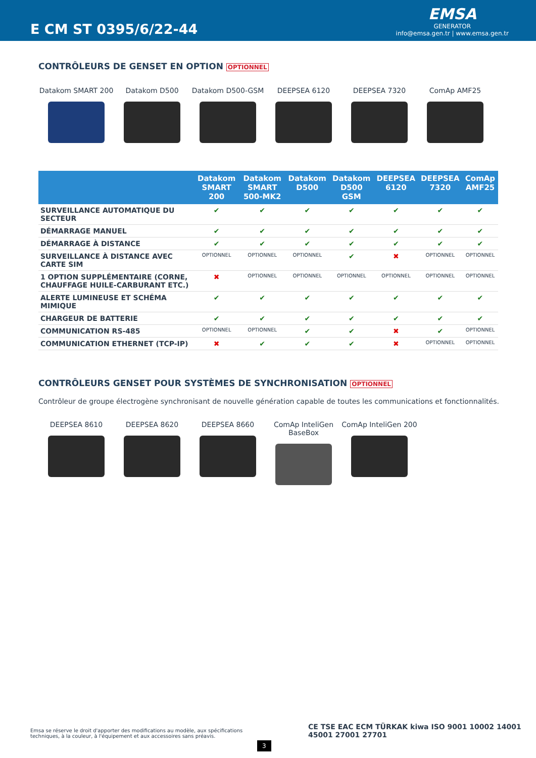E CM ST 0395/6/22-44
EMSA
GENERATOR
info@emsa.gen.tr | www.emsa.gen.tr
CONTRÔLEURS DE GENSET EN OPTION OPTIONNEL
Datakom SMART 200 Datakom D500 Datakom D500-GSM DEEPSEA 6120 DEEPSEA 7320 ComAp AMF25
| | Datakom SMART 200 | Datakom SMART 500-MK2 | Datakom D500 | Datakom D500 GSM | DEEPSEA 6120 | DEEPSEA 7320 | ComAp AMF25 |
| --- | --- | --- | --- | --- | --- | --- | --- |
| SURVEILLANCE AUTOMATIQUE DU SECTEUR | ✔ | ✔ | ✔ | ✔ | ✔ | ✔ | ✔ |
| DÉMARRAGE MANUEL | ✔ | ✔ | ✔ | ✔ | ✔ | ✔ | ✔ |
| DÉMARRAGE À DISTANCE | ✔ | ✔ | ✔ | ✔ | ✔ | ✔ | ✔ |
| SURVEILLANCE À DISTANCE AVEC CARTE SIM | OPTIONNEL | OPTIONNEL | OPTIONNEL | ✔ | ✖ | OPTIONNEL | OPTIONNEL |
| 1 OPTION SUPPLÉMENTAIRE (CORNE, CHAUFFAGE HUILE-CARBURANT ETC.) | ✖ | OPTIONNEL | OPTIONNEL | OPTIONNEL | OPTIONNEL | OPTIONNEL | OPTIONNEL |
| ALERTE LUMINEUSE ET SCHÉMA MIMIQUE | ✔ | ✔ | ✔ | ✔ | ✔ | ✔ | ✔ |
| CHARGEUR DE BATTERIE | ✔ | ✔ | ✔ | ✔ | ✔ | ✔ | ✔ |
| COMMUNICATION RS-485 | OPTIONNEL | OPTIONNEL | ✔ | ✔ | ✖ | ✔ | OPTIONNEL |
| COMMUNICATION ETHERNET (TCP-IP) | ✖ | ✔ | ✔ | ✔ | ✖ | OPTIONNEL | OPTIONNEL |
CONTRÔLEURS GENSET POUR SYSTÈMES DE SYNCHRONISATION OPTIONNEL
Contrôleur de groupe électrogène synchronisant de nouvelle génération capable de toutes les communications et fonctionnalités.
DEEPSEA 8610 DEEPSEA 8620 DEEPSEA 8660 ComAp InteliGen BaseBox
ComAp InteliGen 200
Emsa se réserve le droit d'apporter des modifications au modèle, aux spécifications techniques, à la couleur, à l'équipement et aux accessoires sans préavis.
CE TSE EAC ECM TÜRKAK kiwa ISO 9001 10002 14001 45001 27001 27701
3